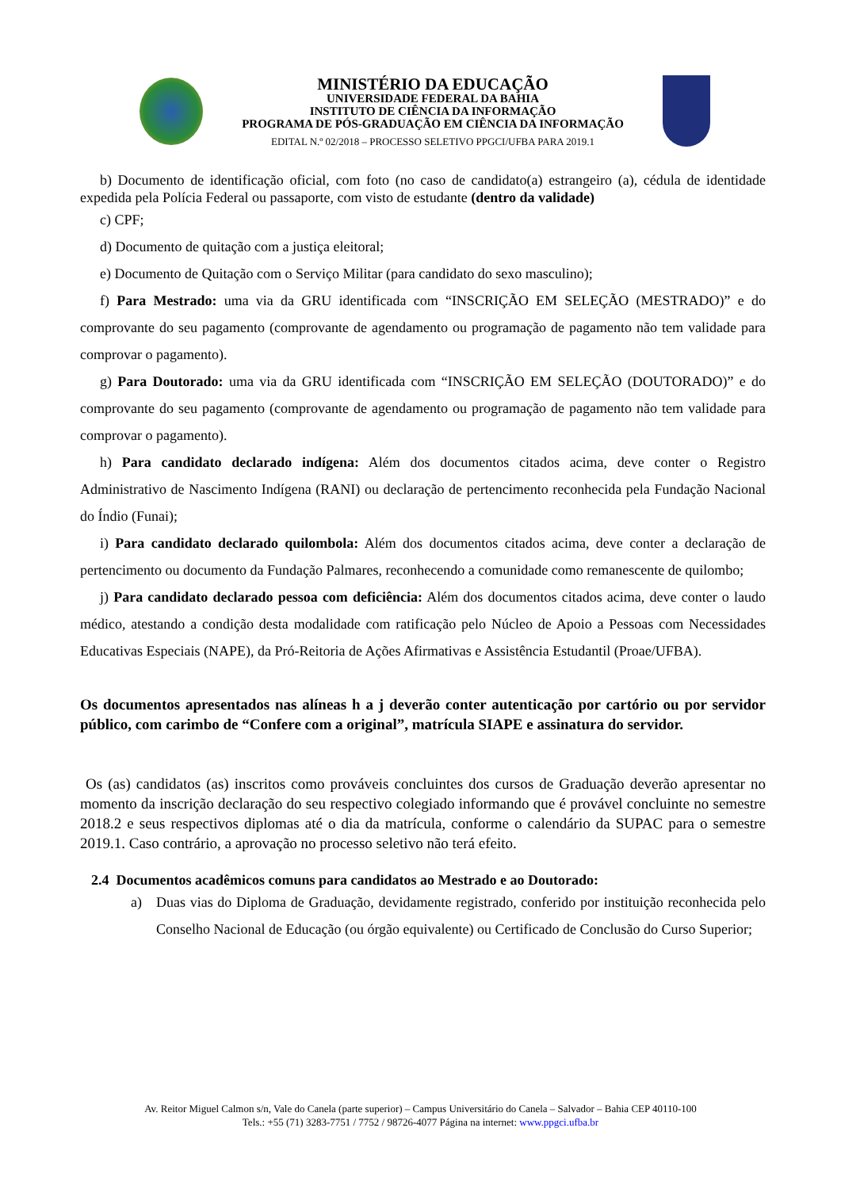MINISTÉRIO DA EDUCAÇÃO
UNIVERSIDADE FEDERAL DA BAHIA
INSTITUTO DE CIÊNCIA DA INFORMAÇÃO
PROGRAMA DE PÓS-GRADUAÇÃO EM CIÊNCIA DA INFORMAÇÃO
EDITAL N.º 02/2018 – PROCESSO SELETIVO PPGCI/UFBA PARA 2019.1
b) Documento de identificação oficial, com foto (no caso de candidato(a) estrangeiro (a), cédula de identidade expedida pela Polícia Federal ou passaporte, com visto de estudante (dentro da validade)
c) CPF;
d) Documento de quitação com a justiça eleitoral;
e) Documento de Quitação com o Serviço Militar (para candidato do sexo masculino);
f) Para Mestrado: uma via da GRU identificada com “INSCRIÇÃO EM SELEÇÃO (MESTRADO)” e do comprovante do seu pagamento (comprovante de agendamento ou programação de pagamento não tem validade para comprovar o pagamento).
g) Para Doutorado: uma via da GRU identificada com “INSCRIÇÃO EM SELEÇÃO (DOUTORADO)” e do comprovante do seu pagamento (comprovante de agendamento ou programação de pagamento não tem validade para comprovar o pagamento).
h) Para candidato declarado indígena: Além dos documentos citados acima, deve conter o Registro Administrativo de Nascimento Indígena (RANI) ou declaração de pertencimento reconhecida pela Fundação Nacional do Índio (Funai);
i) Para candidato declarado quilombola: Além dos documentos citados acima, deve conter a declaração de pertencimento ou documento da Fundação Palmares, reconhecendo a comunidade como remanescente de quilombo;
j) Para candidato declarado pessoa com deficiência: Além dos documentos citados acima, deve conter o laudo médico, atestando a condição desta modalidade com ratificação pelo Núcleo de Apoio a Pessoas com Necessidades Educativas Especiais (NAPE), da Pró-Reitoria de Ações Afirmativas e Assistência Estudantil (Proae/UFBA).
Os documentos apresentados nas alíneas h a j deverão conter autenticação por cartório ou por servidor público, com carimbo de “Confere com a original”, matrícula SIAPE e assinatura do servidor.
Os (as) candidatos (as) inscritos como prováveis concluintes dos cursos de Graduação deverão apresentar no momento da inscrição declaração do seu respectivo colegiado informando que é provável concluinte no semestre 2018.2 e seus respectivos diplomas até o dia da matrícula, conforme o calendário da SUPAC para o semestre 2019.1. Caso contrário, a aprovação no processo seletivo não terá efeito.
2.4 Documentos acadêmicos comuns para candidatos ao Mestrado e ao Doutorado:
a) Duas vias do Diploma de Graduação, devidamente registrado, conferido por instituição reconhecida pelo Conselho Nacional de Educação (ou órgão equivalente) ou Certificado de Conclusão do Curso Superior;
Av. Reitor Miguel Calmon s/n, Vale do Canela (parte superior) – Campus Universitário do Canela – Salvador – Bahia CEP 40110-100
Tels.: +55 (71) 3283-7751 / 7752 / 98726-4077 Página na internet: www.ppgci.ufba.br